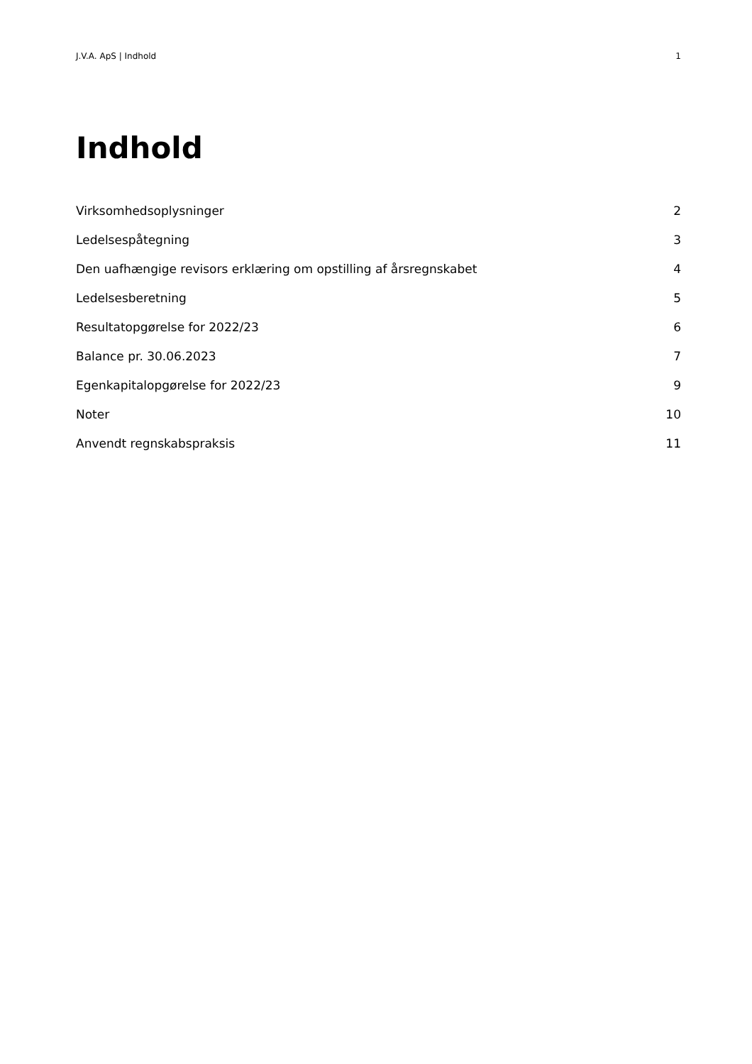J.V.A. ApS | Indhold 1
Indhold
Virksomhedsoplysninger 2
Ledelsespåtegning 3
Den uafhængige revisors erklæring om opstilling af årsregnskabet 4
Ledelsesberetning 5
Resultatopgørelse for 2022/23 6
Balance pr. 30.06.2023 7
Egenkapitalopgørelse for 2022/23 9
Noter 10
Anvendt regnskabspraksis 11